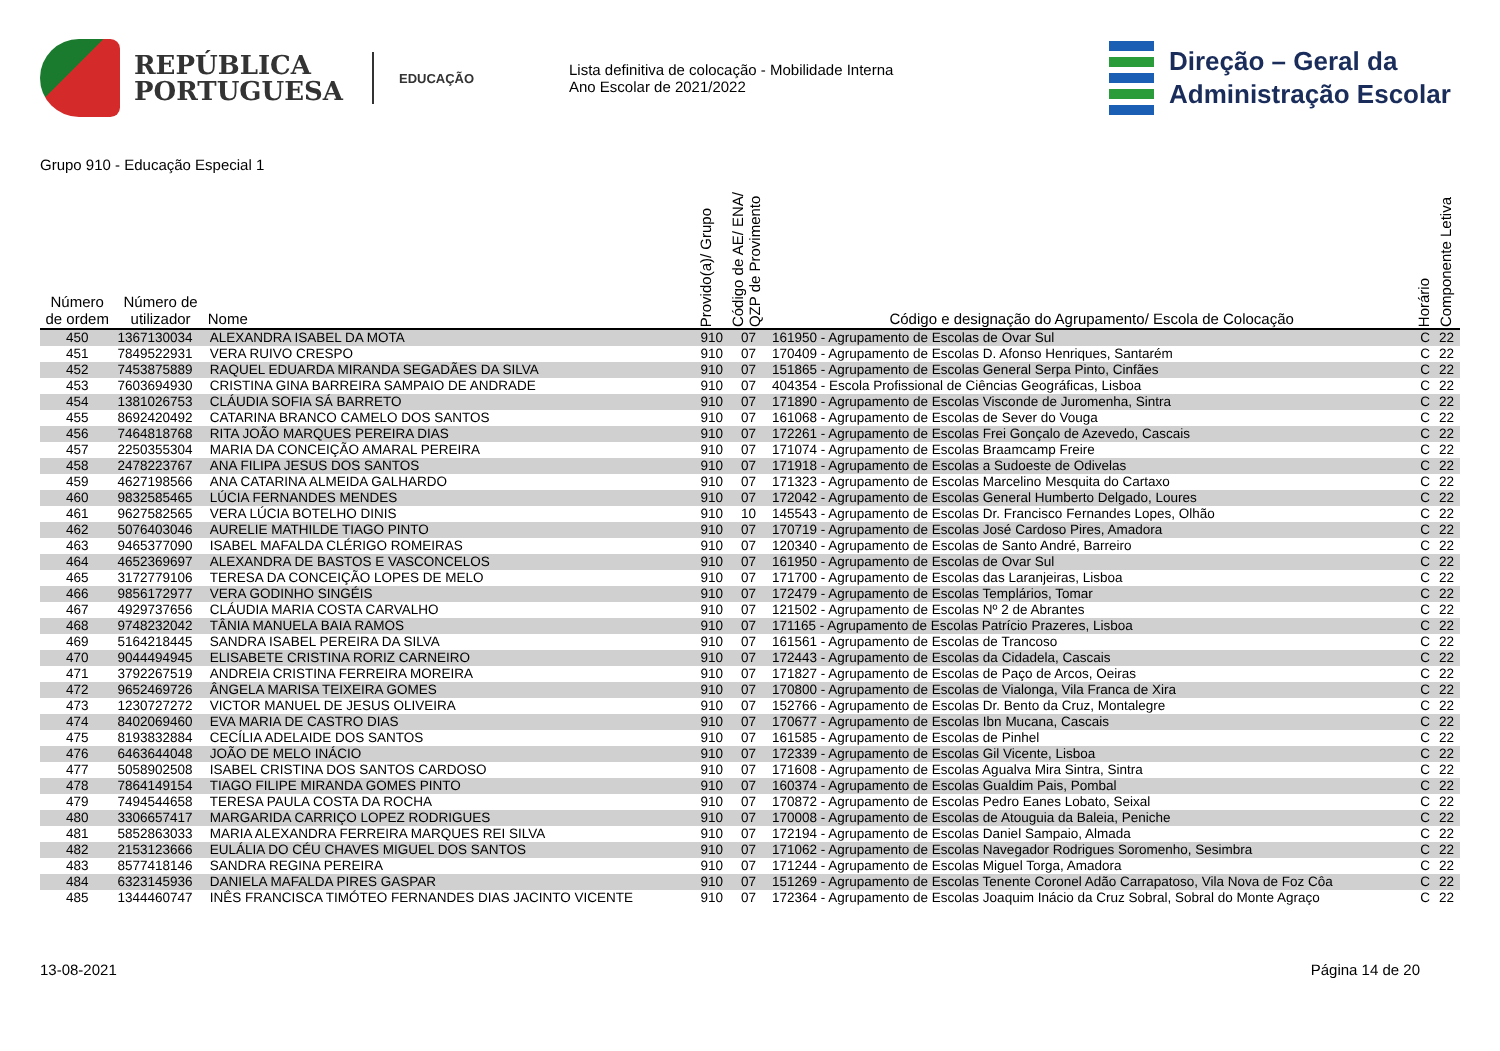REPÚBLICA
PORTUGUESA
EDUCAÇÃO
Lista definitiva de colocação - Mobilidade Interna
Ano Escolar de 2021/2022
Direção – Geral da
Administração Escolar
Grupo 910 - Educação Especial 1
| Número de ordem | Número de utilizador | Nome | Provido(a)/ Grupo | Código de AE/ ENA/ QZP de Provimento | Código e designação do Agrupamento/ Escola de Colocação | Horário | Componente Letiva |
| --- | --- | --- | --- | --- | --- | --- | --- |
| 450 | 1367130034 | ALEXANDRA ISABEL DA MOTA | 910 | 07 | 161950 - Agrupamento de Escolas de Ovar Sul | C | 22 |
| 451 | 7849522931 | VERA RUIVO CRESPO | 910 | 07 | 170409 - Agrupamento de Escolas D. Afonso Henriques, Santarém | C | 22 |
| 452 | 7453875889 | RAQUEL EDUARDA MIRANDA SEGADÃES DA SILVA | 910 | 07 | 151865 - Agrupamento de Escolas General Serpa Pinto, Cinfães | C | 22 |
| 453 | 7603694930 | CRISTINA GINA BARREIRA SAMPAIO DE ANDRADE | 910 | 07 | 404354 - Escola Profissional de Ciências Geográficas, Lisboa | C | 22 |
| 454 | 1381026753 | CLÁUDIA SOFIA SÁ BARRETO | 910 | 07 | 171890 - Agrupamento de Escolas Visconde de Juromenha, Sintra | C | 22 |
| 455 | 8692420492 | CATARINA BRANCO CAMELO DOS SANTOS | 910 | 07 | 161068 - Agrupamento de Escolas de Sever do Vouga | C | 22 |
| 456 | 7464818768 | RITA JOÃO MARQUES PEREIRA DIAS | 910 | 07 | 172261 - Agrupamento de Escolas Frei Gonçalo de Azevedo, Cascais | C | 22 |
| 457 | 2250355304 | MARIA DA CONCEIÇÃO AMARAL PEREIRA | 910 | 07 | 171074 - Agrupamento de Escolas Braamcamp Freire | C | 22 |
| 458 | 2478223767 | ANA FILIPA JESUS DOS SANTOS | 910 | 07 | 171918 - Agrupamento de Escolas a Sudoeste de Odivelas | C | 22 |
| 459 | 4627198566 | ANA CATARINA ALMEIDA GALHARDO | 910 | 07 | 171323 - Agrupamento de Escolas Marcelino Mesquita do Cartaxo | C | 22 |
| 460 | 9832585465 | LÚCIA FERNANDES MENDES | 910 | 07 | 172042 - Agrupamento de Escolas General Humberto Delgado, Loures | C | 22 |
| 461 | 9627582565 | VERA LÚCIA BOTELHO DINIS | 910 | 10 | 145543 - Agrupamento de Escolas Dr. Francisco Fernandes Lopes, Olhão | C | 22 |
| 462 | 5076403046 | AURELIE MATHILDE TIAGO PINTO | 910 | 07 | 170719 - Agrupamento de Escolas José Cardoso Pires, Amadora | C | 22 |
| 463 | 9465377090 | ISABEL MAFALDA CLÉRIGO ROMEIRAS | 910 | 07 | 120340 - Agrupamento de Escolas de Santo André, Barreiro | C | 22 |
| 464 | 4652369697 | ALEXANDRA DE BASTOS E VASCONCELOS | 910 | 07 | 161950 - Agrupamento de Escolas de Ovar Sul | C | 22 |
| 465 | 3172779106 | TERESA DA CONCEIÇÃO LOPES DE MELO | 910 | 07 | 171700 - Agrupamento de Escolas das Laranjeiras, Lisboa | C | 22 |
| 466 | 9856172977 | VERA GODINHO SINGÉIS | 910 | 07 | 172479 - Agrupamento de Escolas Templários, Tomar | C | 22 |
| 467 | 4929737656 | CLÁUDIA MARIA COSTA CARVALHO | 910 | 07 | 121502 - Agrupamento de Escolas Nº 2 de Abrantes | C | 22 |
| 468 | 9748232042 | TÂNIA MANUELA BAIA RAMOS | 910 | 07 | 171165 - Agrupamento de Escolas Patrício Prazeres, Lisboa | C | 22 |
| 469 | 5164218445 | SANDRA ISABEL PEREIRA DA SILVA | 910 | 07 | 161561 - Agrupamento de Escolas de Trancoso | C | 22 |
| 470 | 9044494945 | ELISABETE CRISTINA RORIZ CARNEIRO | 910 | 07 | 172443 - Agrupamento de Escolas da Cidadela, Cascais | C | 22 |
| 471 | 3792267519 | ANDREIA CRISTINA FERREIRA MOREIRA | 910 | 07 | 171827 - Agrupamento de Escolas de Paço de Arcos, Oeiras | C | 22 |
| 472 | 9652469726 | ÂNGELA MARISA TEIXEIRA GOMES | 910 | 07 | 170800 - Agrupamento de Escolas de Vialonga, Vila Franca de Xira | C | 22 |
| 473 | 1230727272 | VICTOR MANUEL DE JESUS OLIVEIRA | 910 | 07 | 152766 - Agrupamento de Escolas Dr. Bento da Cruz, Montalegre | C | 22 |
| 474 | 8402069460 | EVA MARIA DE CASTRO DIAS | 910 | 07 | 170677 - Agrupamento de Escolas Ibn Mucana, Cascais | C | 22 |
| 475 | 8193832884 | CECÍLIA ADELAIDE DOS SANTOS | 910 | 07 | 161585 - Agrupamento de Escolas de Pinhel | C | 22 |
| 476 | 6463644048 | JOÃO DE MELO INÁCIO | 910 | 07 | 172339 - Agrupamento de Escolas Gil Vicente, Lisboa | C | 22 |
| 477 | 5058902508 | ISABEL CRISTINA DOS SANTOS CARDOSO | 910 | 07 | 171608 - Agrupamento de Escolas Agualva Mira Sintra, Sintra | C | 22 |
| 478 | 7864149154 | TIAGO FILIPE MIRANDA GOMES PINTO | 910 | 07 | 160374 - Agrupamento de Escolas Gualdim Pais, Pombal | C | 22 |
| 479 | 7494544658 | TERESA PAULA COSTA DA ROCHA | 910 | 07 | 170872 - Agrupamento de Escolas Pedro Eanes Lobato, Seixal | C | 22 |
| 480 | 3306657417 | MARGARIDA CARRIÇO LOPEZ RODRIGUES | 910 | 07 | 170008 - Agrupamento de Escolas de Atouguia da Baleia, Peniche | C | 22 |
| 481 | 5852863033 | MARIA ALEXANDRA FERREIRA MARQUES REI SILVA | 910 | 07 | 172194 - Agrupamento de Escolas Daniel Sampaio, Almada | C | 22 |
| 482 | 2153123666 | EULÁLIA DO CÉU CHAVES MIGUEL DOS SANTOS | 910 | 07 | 171062 - Agrupamento de Escolas Navegador Rodrigues Soromenho, Sesimbra | C | 22 |
| 483 | 8577418146 | SANDRA REGINA PEREIRA | 910 | 07 | 171244 - Agrupamento de Escolas Miguel Torga, Amadora | C | 22 |
| 484 | 6323145936 | DANIELA MAFALDA PIRES GASPAR | 910 | 07 | 151269 - Agrupamento de Escolas Tenente Coronel Adão Carrapatoso, Vila Nova de Foz Côa | C | 22 |
| 485 | 1344460747 | INÊS FRANCISCA TIMÓTEO FERNANDES DIAS JACINTO VICENTE | 910 | 07 | 172364 - Agrupamento de Escolas Joaquim Inácio da Cruz Sobral, Sobral do Monte Agraço | C | 22 |
13-08-2021 Página 14 de 20